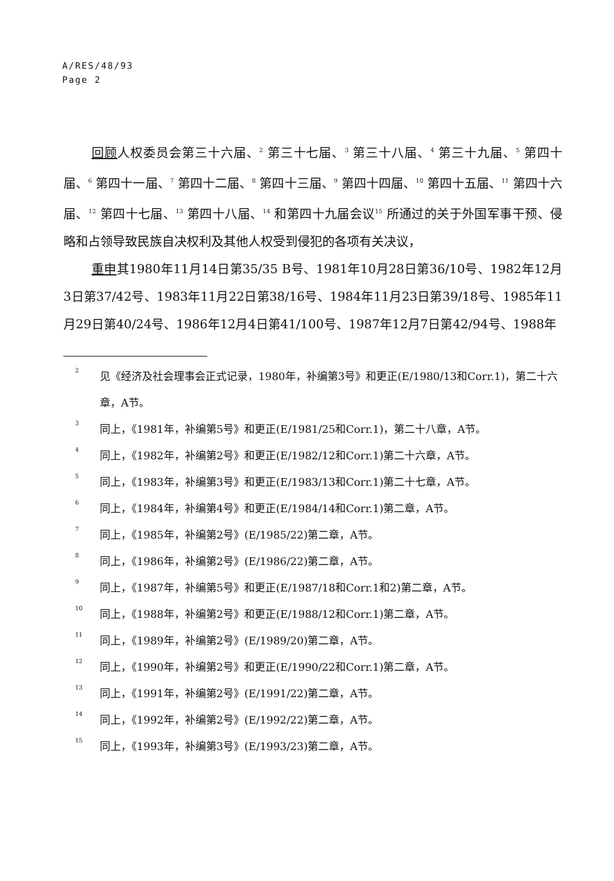A/RES/48/93
Page 2
回顾人权委员会第三十六届、<sup>2</sup> 第三十七届、<sup>3</sup> 第三十八届、<sup>4</sup> 第三十九届、<sup>5</sup> 第四十届、<sup>6</sup> 第四十一届、<sup>7</sup> 第四十二届、<sup>8</sup> 第四十三届、<sup>9</sup> 第四十四届、<sup>10</sup> 第四十五届、<sup>11</sup> 第四十六届、<sup>12</sup> 第四十七届、<sup>13</sup> 第四十八届、<sup>14</sup> 和第四十九届会议<sup>15</sup> 所通过的关于外国军事干预、侵略和占领导致民族自决权利及其他人权受到侵犯的各项有关决议，
重申其1980年11月14日第35/35 B号、1981年10月28日第36/10号、1982年12月3日第37/42号、1983年11月22日第38/16号、1984年11月23日第39/18号、1985年11月29日第40/24号、1986年12月4日第41/100号、1987年12月7日第42/94号、1988年
2 见《经济及社会理事会正式记录，1980年，补编第3号》和更正(E/1980/13和Corr.1)，第二十六章，A节。
3 同上，《1981年，补编第5号》和更正(E/1981/25和Corr.1)，第二十八章，A节。
4 同上，《1982年，补编第2号》和更正(E/1982/12和Corr.1)第二十六章，A节。
5 同上，《1983年，补编第3号》和更正(E/1983/13和Corr.1)第二十七章，A节。
6 同上，《1984年，补编第4号》和更正(E/1984/14和Corr.1)第二章，A节。
7 同上，《1985年，补编第2号》(E/1985/22)第二章，A节。
8 同上，《1986年，补编第2号》(E/1986/22)第二章，A节。
9 同上，《1987年，补编第5号》和更正(E/1987/18和Corr.1和2)第二章，A节。
10 同上，《1988年，补编第2号》和更正(E/1988/12和Corr.1)第二章，A节。
11 同上，《1989年，补编第2号》(E/1989/20)第二章，A节。
12 同上，《1990年，补编第2号》和更正(E/1990/22和Corr.1)第二章，A节。
13 同上，《1991年，补编第2号》(E/1991/22)第二章，A节。
14 同上，《1992年，补编第2号》(E/1992/22)第二章，A节。
15 同上，《1993年，补编第3号》(E/1993/23)第二章，A节。